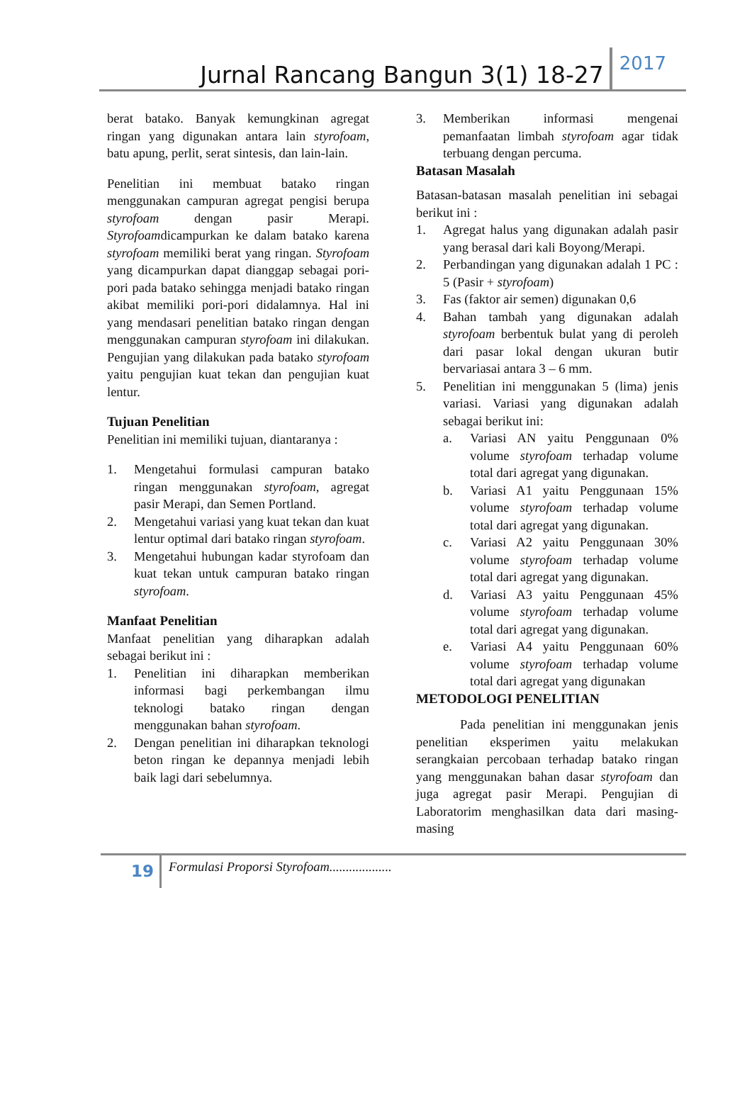Jurnal Rancang Bangun 3(1) 18-27 2017
berat batako. Banyak kemungkinan agregat ringan yang digunakan antara lain styrofoam, batu apung, perlit, serat sintesis, dan lain-lain.
Penelitian ini membuat batako ringan menggunakan campuran agregat pengisi berupa styrofoam dengan pasir Merapi. Styrofoamdicampurkan ke dalam batako karena styrofoam memiliki berat yang ringan. Styrofoam yang dicampurkan dapat dianggap sebagai pori-pori pada batako sehingga menjadi batako ringan akibat memiliki pori-pori didalamnya. Hal ini yang mendasari penelitian batako ringan dengan menggunakan campuran styrofoam ini dilakukan. Pengujian yang dilakukan pada batako styrofoam yaitu pengujian kuat tekan dan pengujian kuat lentur.
Tujuan Penelitian
Penelitian ini memiliki tujuan, diantaranya :
1. Mengetahui formulasi campuran batako ringan menggunakan styrofoam, agregat pasir Merapi, dan Semen Portland.
2. Mengetahui variasi yang kuat tekan dan kuat lentur optimal dari batako ringan styrofoam.
3. Mengetahui hubungan kadar styrofoam dan kuat tekan untuk campuran batako ringan styrofoam.
Manfaat Penelitian
Manfaat penelitian yang diharapkan adalah sebagai berikut ini :
1. Penelitian ini diharapkan memberikan informasi bagi perkembangan ilmu teknologi batako ringan dengan menggunakan bahan styrofoam.
2. Dengan penelitian ini diharapkan teknologi beton ringan ke depannya menjadi lebih baik lagi dari sebelumnya.
3. Memberikan informasi mengenai pemanfaatan limbah styrofoam agar tidak terbuang dengan percuma.
Batasan Masalah
Batasan-batasan masalah penelitian ini sebagai berikut ini :
1. Agregat halus yang digunakan adalah pasir yang berasal dari kali Boyong/Merapi.
2. Perbandingan yang digunakan adalah 1 PC : 5 (Pasir + styrofoam)
3. Fas (faktor air semen) digunakan 0,6
4. Bahan tambah yang digunakan adalah styrofoam berbentuk bulat yang di peroleh dari pasar lokal dengan ukuran butir bervariasai antara 3 – 6 mm.
5. Penelitian ini menggunakan 5 (lima) jenis variasi. Variasi yang digunakan adalah sebagai berikut ini:
a. Variasi AN yaitu Penggunaan 0% volume styrofoam terhadap volume total dari agregat yang digunakan.
b. Variasi A1 yaitu Penggunaan 15% volume styrofoam terhadap volume total dari agregat yang digunakan.
c. Variasi A2 yaitu Penggunaan 30% volume styrofoam terhadap volume total dari agregat yang digunakan.
d. Variasi A3 yaitu Penggunaan 45% volume styrofoam terhadap volume total dari agregat yang digunakan.
e. Variasi A4 yaitu Penggunaan 60% volume styrofoam terhadap volume total dari agregat yang digunakan
METODOLOGI PENELITIAN
Pada penelitian ini menggunakan jenis penelitian eksperimen yaitu melakukan serangkaian percobaan terhadap batako ringan yang menggunakan bahan dasar styrofoam dan juga agregat pasir Merapi. Pengujian di Laboratorim menghasilkan data dari masing-masing
19 Formulasi Proporsi Styrofoam...................